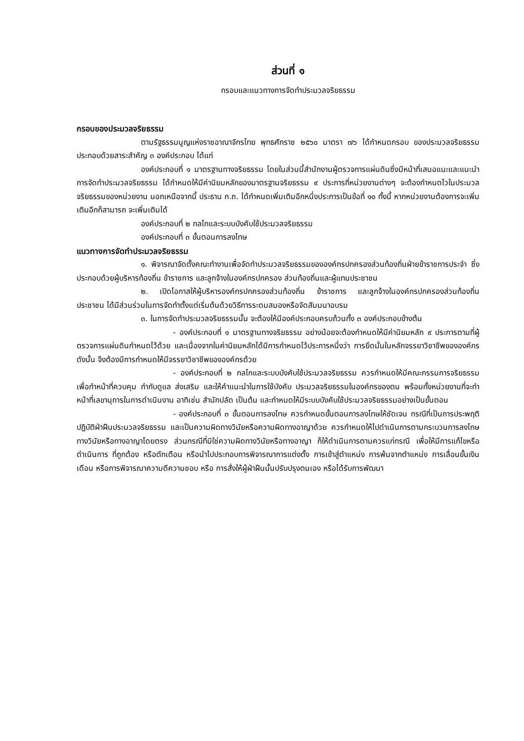ส่วนที่ ๑
กรอบและแนวทางการจัดทำประมวลจริยธรรม
กรอบของประมวลจริยธรรม
ตามรัฐธรรมนูญแห่งราชอาณาจักรไทย พุทธศักราช ๒๕๖๐ มาตรา ๗๖ ได้กำหนดกรอบ ของประมวลจริยธรรม ประกอบด้วยสาระสำคัญ ๓ องค์ประกอบ ได้แก่
องค์ประกอบที่ ๑ มาตรฐานทางจริยธรรม โดยในส่วนนี้สำนักงานผู้ตรวจการแผ่นดินซึ่งมีหน้าที่เสนอแนะและแนะนำการจัดทำประมวลจริยธรรม ได้กำหนดให้มีค่านิยมหลักของมาตรฐานจริยธรรม ๙ ประการที่หน่วยงานต่างๆ จะต้องกำหนดไวในประมวลจริยธรรมของหน่วยงาน นอกเหนือจากนี้ ประธาน ก.ถ. ได้กำหนดเพิ่มเติมอีกหนึ่งประการเป็นข้อที่ ๑๐ ทั้งนี้ หากหน่วยงานต้องการจะเพิ่มเติมอีกก็สามารถ จะเพิ่มเติมได้
องค์ประกอบที่ ๒ กลไกและระบบบังคับใช้ประมวลจริยธรรม
องค์ประกอบที่ ๓ ขั้นตอนการลงโทษ
แนวทางการจัดทำประมวลจริยธรรม
๑. พิจารณาจัดตั้งคณะทำงานเพื่อจัดทำประมวลจริยธรรมขององค์กรปกครองส่วนท้องถิ่นฝ่ายข้าราชการประจำ ซึ่งประกอบด้วยผู้บริหารท้องถิ่น ข้าราชการ และลูกจ้างในองค์กรปกครอง ส่วนท้องถิ่นและผู้แทนประชาชน
๒. เปิดโอกาสให้ผู้บริหารองค์กรปกครองส่วนท้องถิ่น ข้าราชการ และลูกจ้างในองค์กรปกครองส่วนท้องถิ่น ประชาชน ได้มีส่วนร่วมในการจัดทำตั้งแต่เริ่มต้นด้วยวิธีการระดมสมองหรือจัดสัมมนาอบรม
๓. ในการจัดทำประมวลจริยธรรมนั้น จะต้องให้มีองค์ประกอบครบถ้วนทั้ง ๓ องค์ประกอบข้างต้น
- องค์ประกอบที่ ๑ มาตรฐานทางจริยธรรม อย่างน้อยจะต้องกำหนดให้มีค่านิยมหลัก ๙ ประการตามที่ผู้ตรวจการแผ่นดินกำหนดไว้ด้วย และเนื่องจากในค่านิยมหลักได้มีการกำหนดไว้ประการหนึ่งว่า การยึดมั่นในหลักจรรยาวิชาชีพขององค์กร ดังนั้น จึงต้องมีการกำหนดให้มีจรรยาวิชาชีพขององค์กรด้วย
- องค์ประกอบที่ ๒ กลไกและระบบบังคับใช้ประมวลจริยธรรม ควรกำหนดให้มีคณะกรรมการจริยธรรม เพื่อทำหน้าที่ควบคุม กำกับดูแล ส่งเสริม และให้คำแนะนำในการใช้บังคับ ประมวลจริยธรรมในองค์กรของตน พร้อมทั้งหน่วยงานที่จะทำหน้าที่เลขานุการในการดำเนินงาน อาทิเช่น สำนักปลัด เป็นต้น และกำหนดให้มีระบบบังคับใช้ประมวลจริยธรรมอย่างเป็นขั้นตอน
- องค์ประกอบที่ ๓ ขั้นตอนการลงโทษ ควรกำหนดขั้นตอนการลงโทษให้ชัดเจน กรณีที่เป็นการประพฤติปฏิบัติฝ่าฝืนประมวลจริยธรรม และเป็นความผิดทางวินัยหรือความผิดทางอาญาด้วย ควรกำหนดให้ไปดำเนินการตามกระบวนการลงโทษทางวินัยหรือทางอาญาโดยตรง ส่วนกรณีที่มิใช่ความผิดทางวินัยหรือทางอาญา ก็ให้ดำเนินการตามควรแก่กรณี เพื่อให้มีการแก้ไขหรือดำเนินการ ที่ถูกต้อง หรือตักเตือน หรือนำไปประกอบการพิจารณาการแต่งตั้ง การเข้าสู่ตำแหน่ง การพ้นจากตำแหน่ง การเลื่อนขั้นเงินเดือน หรือการพิจารณาความดีความชอบ หรือ การสั่งให้ผู้ฝ่าฝืนนั้นปรับปรุงตนเอง หรือได้รับการพัฒนา